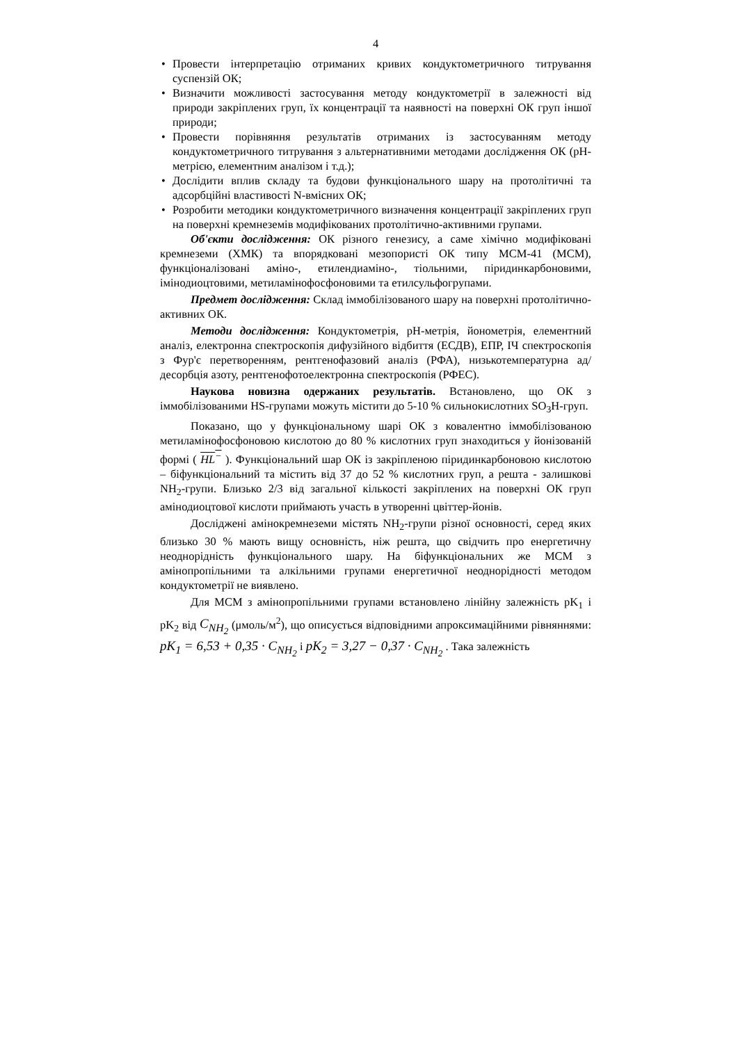4
• Провести інтерпретацію отриманих кривих кондуктометричного титрування суспензій ОК;
• Визначити можливості застосування методу кондуктометрії в залежності від природи закріплених груп, їх концентрації та наявності на поверхні ОК груп іншої природи;
• Провести порівняння результатів отриманих із застосуванням методу кондуктометричного титрування з альтернативними методами дослідження ОК (рН-метрією, елементним аналізом і т.д.);
• Дослідити вплив складу та будови функціонального шару на протолітичні та адсорбційні властивості N-вмісних ОК;
• Розробити методики кондуктометричного визначення концентрації закріплених груп на поверхні кремнеземів модифікованих протолітично-активними групами.
Об'єкти дослідження: ОК різного генезису, а саме хімічно модифіковані кремнеземи (ХМК) та впорядковані мезопористі ОК типу МСМ-41 (МСМ), функціоналізовані аміно-, етилендиаміно-, тіольними, піридинкарбоновими, імінодиоцтовими, метиламінофосфоновими та етилсульфогрупами.
Предмет дослідження: Склад іммобілізованого шару на поверхні протолітично-активних ОК.
Методи дослідження: Кондуктометрія, рН-метрія, йонометрія, елементний аналіз, електронна спектроскопія дифузійного відбиття (ЕСДВ), ЕПР, ІЧ спектроскопія з Фур'є перетворенням, рентгенофазовий аналіз (РФА), низькотемпературна ад/десорбція азоту, рентгенофотоелектронна спектроскопія (РФЕС).
Наукова новизна одержаних результатів. Встановлено, що ОК з іммобілізованими HS-групами можуть містити до 5-10 % сильнокислотних SO<sub>3</sub>H-груп.
Показано, що у функціональному шарі ОК з ковалентно іммобілізованою метиламінофосфоновою кислотою до 80 % кислотних груп знаходиться у йонізованій формі ( HL<sup>−</sup> ). Функціональний шар ОК із закріпленою піридинкарбоновою кислотою – біфункціональний та містить від 37 до 52 % кислотних груп, а решта - залишкові NH<sub>2</sub>-групи. Близько 2/3 від загальної кількості закріплених на поверхні ОК груп амінодиоцтової кислоти приймають участь в утворенні цвіттер-йонів.
Досліджені амінокремнеземи містять NH<sub>2</sub>-групи різної основності, серед яких близько 30 % мають вищу основність, ніж решта, що свідчить про енергетичну неоднорідність функціонального шару. На біфункціональних же МСМ з амінопропільними та алкільними групами енергетичної неоднорідності методом кондуктометрії не виявлено.
Для МСМ з амінопропільними групами встановлено лінійну залежність pK<sub>1</sub> і pK<sub>2</sub> від C<sub>NH<sub>2</sub></sub> (μмоль/м<sup>2</sup>), що описується відповідними апроксимаційними рівняннями: pK<sub>1</sub> = 6,53 + 0,35 · C<sub>NH<sub>2</sub></sub> і pK<sub>2</sub> = 3,27 − 0,37 · C<sub>NH<sub>2</sub></sub> . Така залежність